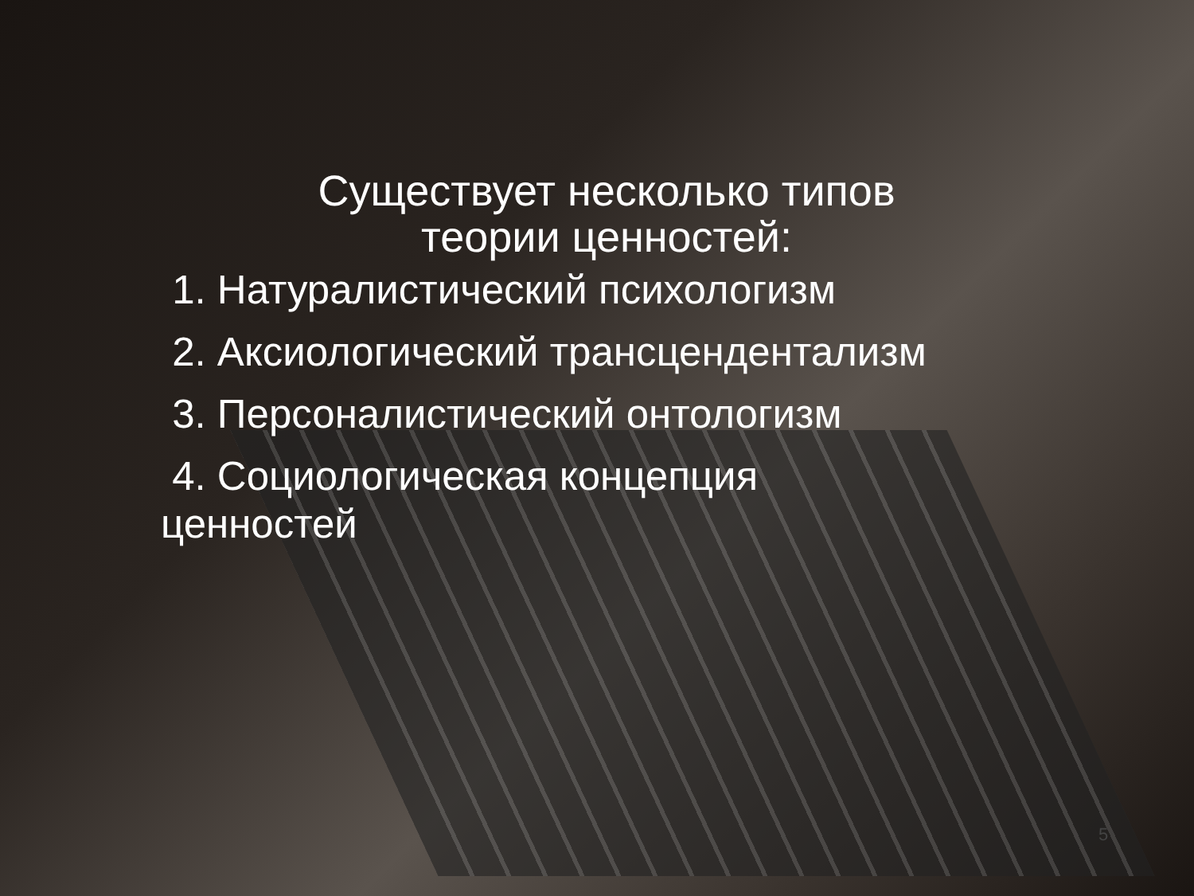Существует несколько типов
теории ценностей:
1. Натуралистический психологизм
2. Аксиологический трансцендентализм
3. Персоналистический онтологизм
4. Социологическая концепция ценностей
5